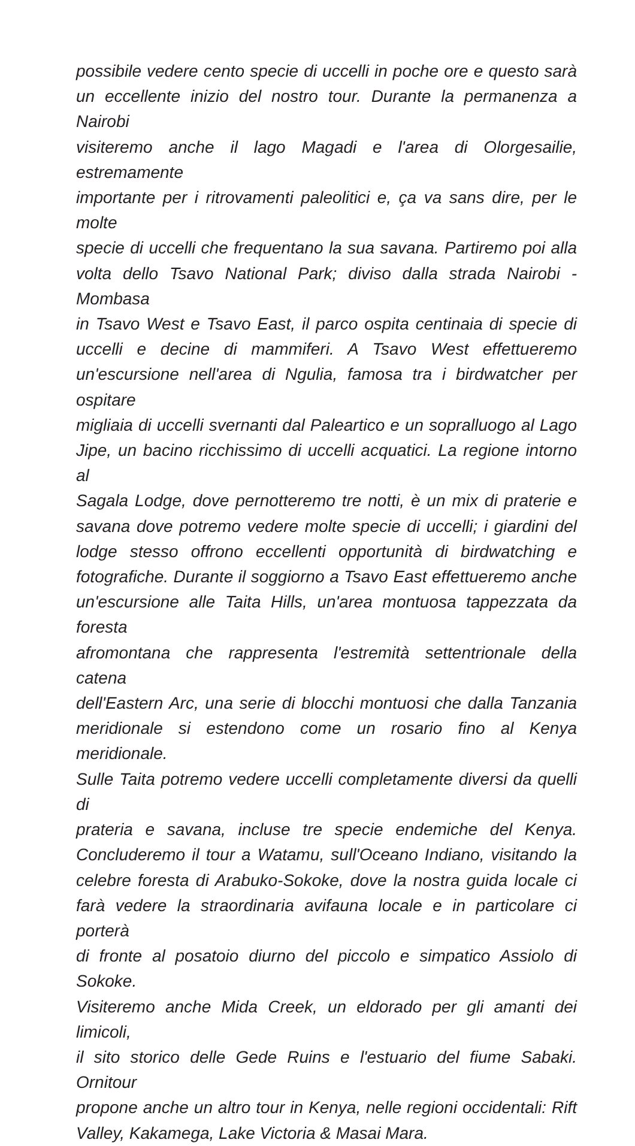possibile vedere cento specie di uccelli in poche ore e questo sarà
un eccellente inizio del nostro tour. Durante la permanenza a Nairobi
visiteremo anche il lago Magadi e l'area di Olorgesailie, estremamente
importante per i ritrovamenti paleolitici e, ça va sans dire, per le molte
specie di uccelli che frequentano la sua savana. Partiremo poi alla
volta dello Tsavo National Park; diviso dalla strada Nairobi - Mombasa
in Tsavo West e Tsavo East, il parco ospita centinaia di specie di
uccelli e decine di mammiferi. A Tsavo West effettueremo
un'escursione nell'area di Ngulia, famosa tra i birdwatcher per ospitare
migliaia di uccelli svernanti dal Paleartico e un sopralluogo al Lago
Jipe, un bacino ricchissimo di uccelli acquatici. La regione intorno al
Sagala Lodge, dove pernotteremo tre notti, è un mix di praterie e
savana dove potremo vedere molte specie di uccelli; i giardini del
lodge stesso offrono eccellenti opportunità di birdwatching e
fotografiche. Durante il soggiorno a Tsavo East effettueremo anche
un'escursione alle Taita Hills, un'area montuosa tappezzata da foresta
afromontana che rappresenta l'estremità settentrionale della catena
dell'Eastern Arc, una serie di blocchi montuosi che dalla Tanzania
meridionale si estendono come un rosario fino al Kenya meridionale.
Sulle Taita potremo vedere uccelli completamente diversi da quelli di
prateria e savana, incluse tre specie endemiche del Kenya.
Concluderemo il tour a Watamu, sull'Oceano Indiano, visitando la
celebre foresta di Arabuko-Sokoke, dove la nostra guida locale ci
farà vedere la straordinaria avifauna locale e in particolare ci porterà
di fronte al posatoio diurno del piccolo e simpatico Assiolo di Sokoke.
Visiteremo anche Mida Creek, un eldorado per gli amanti dei limicoli,
il sito storico delle Gede Ruins e l'estuario del fiume Sabaki. Ornitour
propone anche un altro tour in Kenya, nelle regioni occidentali: Rift
Valley, Kakamega, Lake Victoria & Masai Mara.